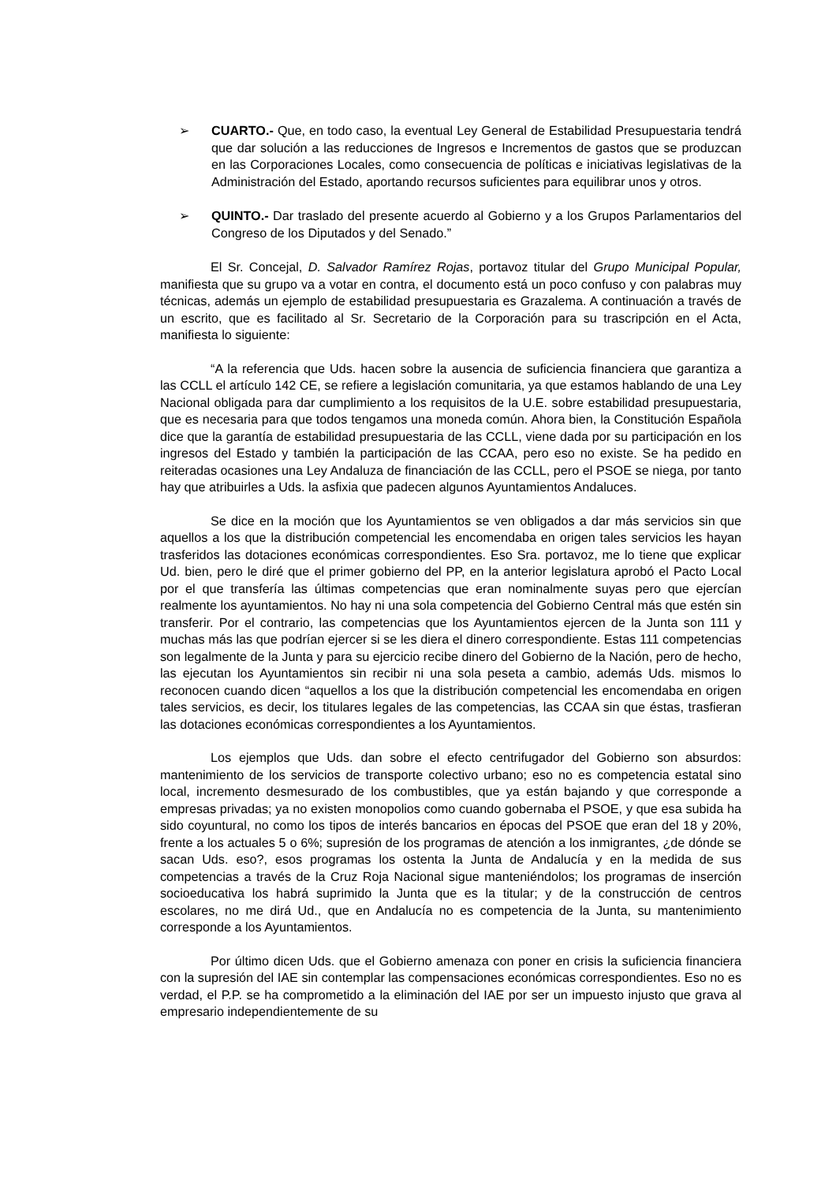➢ CUARTO.- Que, en todo caso, la eventual Ley General de Estabilidad Presupuestaria tendrá que dar solución a las reducciones de Ingresos e Incrementos de gastos que se produzcan en las Corporaciones Locales, como consecuencia de políticas e iniciativas legislativas de la Administración del Estado, aportando recursos suficientes para equilibrar unos y otros.
➢ QUINTO.- Dar traslado del presente acuerdo al Gobierno y a los Grupos Parlamentarios del Congreso de los Diputados y del Senado.”
El Sr. Concejal, D. Salvador Ramírez Rojas, portavoz titular del Grupo Municipal Popular, manifiesta que su grupo va a votar en contra, el documento está un poco confuso y con palabras muy técnicas, además un ejemplo de estabilidad presupuestaria es Grazalema. A continuación a través de un escrito, que es facilitado al Sr. Secretario de la Corporación para su trascripción en el Acta, manifiesta lo siguiente:
“A la referencia que Uds. hacen sobre la ausencia de suficiencia financiera que garantiza a las CCLL el artículo 142 CE, se refiere a legislación comunitaria, ya que estamos hablando de una Ley Nacional obligada para dar cumplimiento a los requisitos de la U.E. sobre estabilidad presupuestaria, que es necesaria para que todos tengamos una moneda común. Ahora bien, la Constitución Española dice que la garantía de estabilidad presupuestaria de las CCLL, viene dada por su participación en los ingresos del Estado y también la participación de las CCAA, pero eso no existe. Se ha pedido en reiteradas ocasiones una Ley Andaluza de financiación de las CCLL, pero el PSOE se niega, por tanto hay que atribuirles a Uds. la asfixia que padecen algunos Ayuntamientos Andaluces.
Se dice en la moción que los Ayuntamientos se ven obligados a dar más servicios sin que aquellos a los que la distribución competencial les encomendaba en origen tales servicios les hayan trasferidos las dotaciones económicas correspondientes. Eso Sra. portavoz, me lo tiene que explicar Ud. bien, pero le diré que el primer gobierno del PP, en la anterior legislatura aprobó el Pacto Local por el que transfería las últimas competencias que eran nominalmente suyas pero que ejercían realmente los ayuntamientos. No hay ni una sola competencia del Gobierno Central más que estén sin transferir. Por el contrario, las competencias que los Ayuntamientos ejercen de la Junta son 111 y muchas más las que podrían ejercer si se les diera el dinero correspondiente. Estas 111 competencias son legalmente de la Junta y para su ejercicio recibe dinero del Gobierno de la Nación, pero de hecho, las ejecutan los Ayuntamientos sin recibir ni una sola peseta a cambio, además Uds. mismos lo reconocen cuando dicen “aquellos a los que la distribución competencial les encomendaba en origen tales servicios, es decir, los titulares legales de las competencias, las CCAA sin que éstas, trasfieran las dotaciones económicas correspondientes a los Ayuntamientos.
Los ejemplos que Uds. dan sobre el efecto centrifugador del Gobierno son absurdos: mantenimiento de los servicios de transporte colectivo urbano; eso no es competencia estatal sino local, incremento desmesurado de los combustibles, que ya están bajando y que corresponde a empresas privadas; ya no existen monopolios como cuando gobernaba el PSOE, y que esa subida ha sido coyuntural, no como los tipos de interés bancarios en épocas del PSOE que eran del 18 y 20%, frente a los actuales 5 o 6%; supresión de los programas de atención a los inmigrantes, ¿de dónde se sacan Uds. eso?, esos programas los ostenta la Junta de Andalucía y en la medida de sus competencias a través de la Cruz Roja Nacional sigue manteniéndolos; los programas de inserción socioeducativa los habrá suprimido la Junta que es la titular; y de la construcción de centros escolares, no me dirá Ud., que en Andalucía no es competencia de la Junta, su mantenimiento corresponde a los Ayuntamientos.
Por último dicen Uds. que el Gobierno amenaza con poner en crisis la suficiencia financiera con la supresión del IAE sin contemplar las compensaciones económicas correspondientes. Eso no es verdad, el P.P. se ha comprometido a la eliminación del IAE por ser un impuesto injusto que grava al empresario independientemente de su